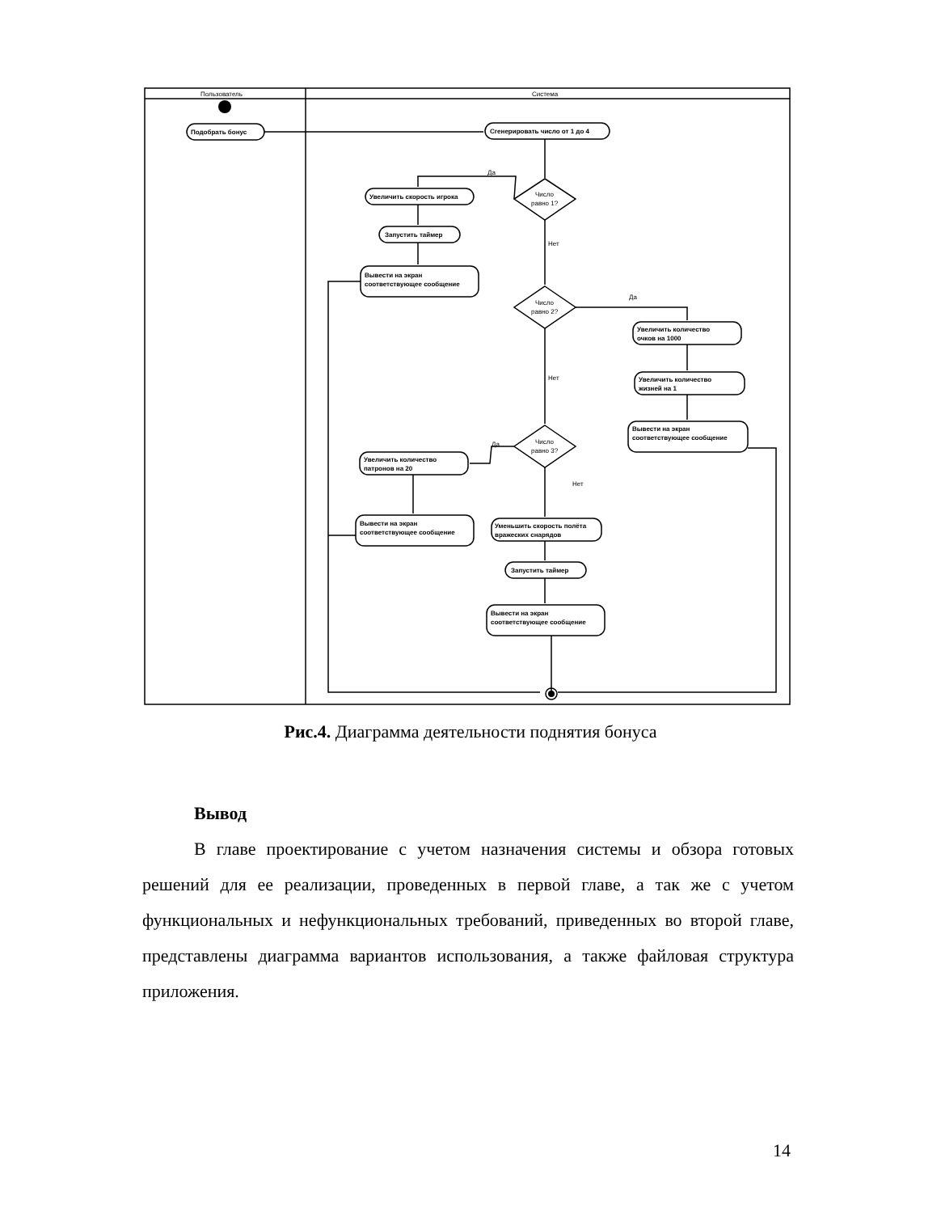Пользователь
Система
Подобрать бонус
Сгенерировать число от 1 до 4
Увеличить скорость игрока
Запустить таймер
Вывести на экран
соответствующее сообщение
Увеличить количество
очков на 1000
Увеличить количество
жизней на 1
Вывести на экран
соответствующее сообщение
Увеличить количество
патронов на 20
Вывести на экран
соответствующее сообщение
Уменьшить скорость полёта
вражеских снарядов
Запустить таймер
Вывести на экран
соответствующее сообщение
Число
равно 1?
Число
равно 2?
Число
равно 3?
Да
Да
Да
Нет
Нет
Нет
Рис.4. Диаграмма деятельности поднятия бонуса
Вывод
В главе проектирование с учетом назначения системы и обзора готовых решений для ее реализации, проведенных в первой главе, а так же с учетом функциональных и нефункциональных требований, приведенных во второй главе, представлены диаграмма вариантов использования, а также файловая структура приложения.
14